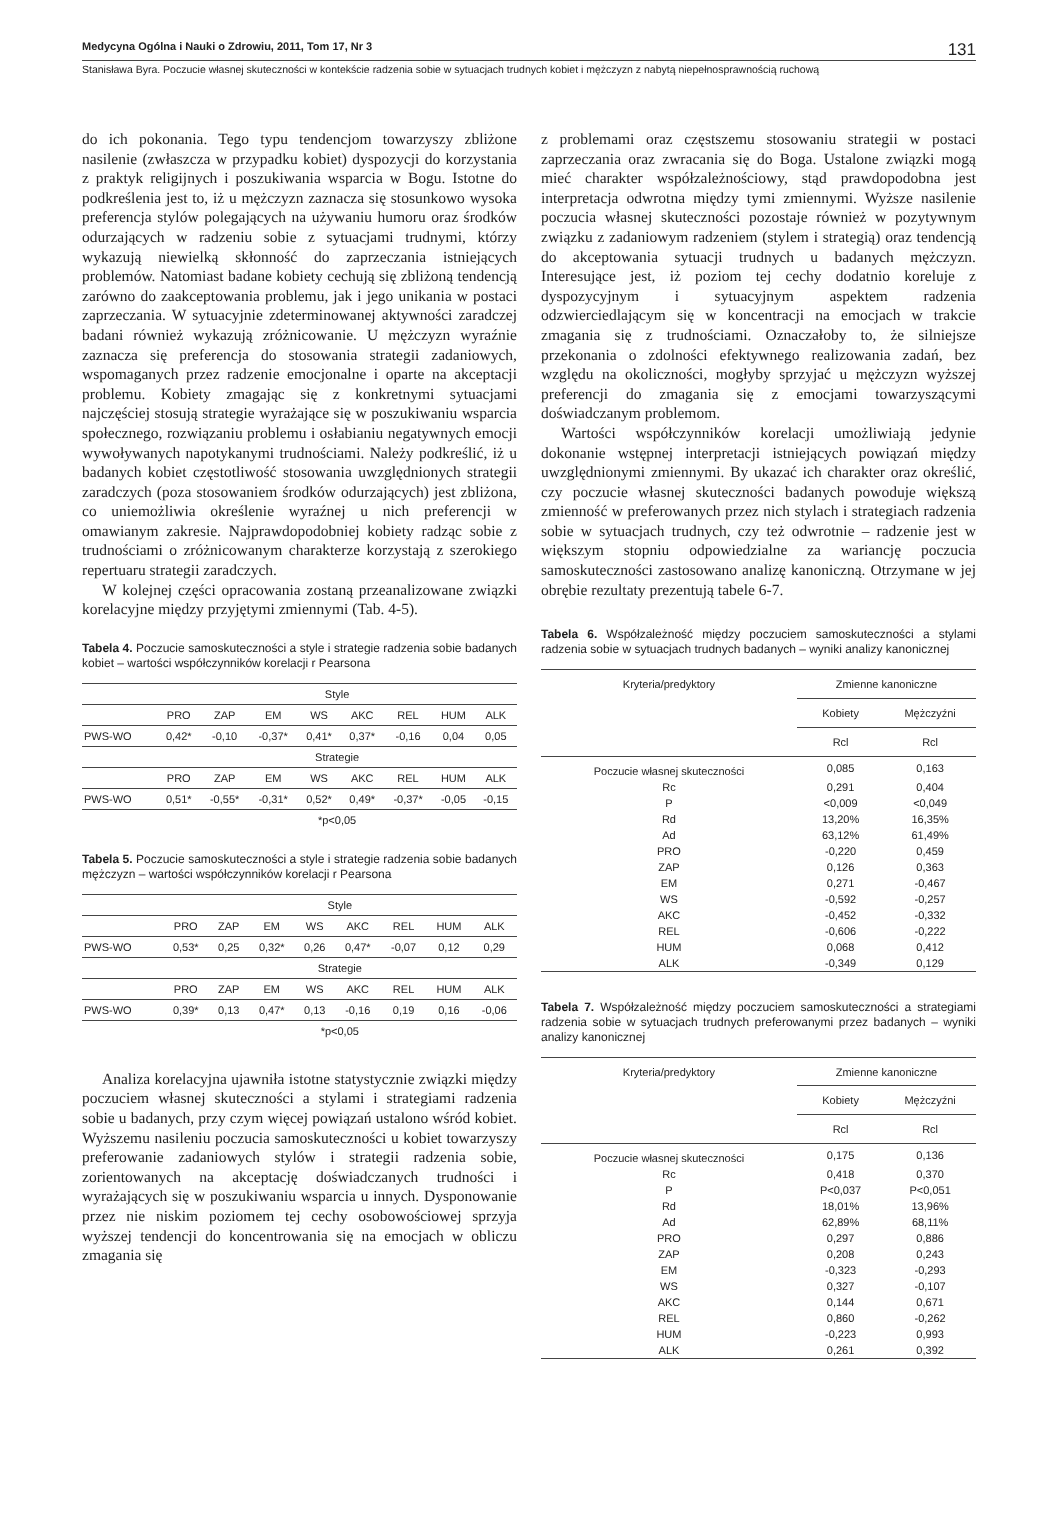Medycyna Ogólna i Nauki o Zdrowiu, 2011, Tom 17, Nr 3 131
Stanisława Byra. Poczucie własnej skuteczności w kontekście radzenia sobie w sytuacjach trudnych kobiet i mężczyzn z nabytą niepełnosprawnością ruchową
do ich pokonania. Tego typu tendencjom towarzyszy zbliżone nasilenie (zwłaszcza w przypadku kobiet) dyspozycji do korzystania z praktyk religijnych i poszukiwania wsparcia w Bogu. Istotne do podkreślenia jest to, iż u mężczyzn zaznacza się stosunkowo wysoka preferencja stylów polegających na używaniu humoru oraz środków odurzających w radzeniu sobie z sytuacjami trudnymi, którzy wykazują niewielką skłonność do zaprzeczania istniejących problemów. Natomiast badane kobiety cechują się zbliżoną tendencją zarówno do zaakceptowania problemu, jak i jego unikania w postaci zaprzeczania. W sytuacyjnie zdeterminowanej aktywności zaradczej badani również wykazują zróżnicowanie. U mężczyzn wyraźnie zaznacza się preferencja do stosowania strategii zadaniowych, wspomaganych przez radzenie emocjonalne i oparte na akceptacji problemu. Kobiety zmagając się z konkretnymi sytuacjami najczęściej stosują strategie wyrażające się w poszukiwaniu wsparcia społecznego, rozwiązaniu problemu i osłabianiu negatywnych emocji wywoływanych napotykanymi trudnościami. Należy podkreślić, iż u badanych kobiet częstotliwość stosowania uwzględnionych strategii zaradczych (poza stosowaniem środków odurzających) jest zbliżona, co uniemożliwia określenie wyraźnej u nich preferencji w omawianym zakresie. Najprawdopodobniej kobiety radząc sobie z trudnościami o zróżnicowanym charakterze korzystają z szerokiego repertuaru strategii zaradczych.
W kolejnej części opracowania zostaną przeanalizowane związki korelacyjne między przyjętymi zmiennymi (Tab. 4-5).
Tabela 4. Poczucie samoskuteczności a style i strategie radzenia sobie badanych kobiet – wartości współczynników korelacji r Pearsona
| | Style | | | | | | | |
| | PRO | ZAP | EM | WS | AKC | REL | HUM | ALK |
| PWS-WO | 0,42* | -0,10 | -0,37* | 0,41* | 0,37* | -0,16 | 0,04 | 0,05 |
| | Strategie | | | | | | | |
| | PRO | ZAP | EM | WS | AKC | REL | HUM | ALK |
| PWS-WO | 0,51* | -0,55* | -0,31* | 0,52* | 0,49* | -0,37* | -0,05 | -0,15 |
| | *p<0,05 | | | | | | | |
Tabela 5. Poczucie samoskuteczności a style i strategie radzenia sobie badanych mężczyzn – wartości współczynników korelacji r Pearsona
| | Style | | | | | | | |
| | PRO | ZAP | EM | WS | AKC | REL | HUM | ALK |
| PWS-WO | 0,53* | 0,25 | 0,32* | 0,26 | 0,47* | -0,07 | 0,12 | 0,29 |
| | Strategie | | | | | | | |
| | PRO | ZAP | EM | WS | AKC | REL | HUM | ALK |
| PWS-WO | 0,39* | 0,13 | 0,47* | 0,13 | -0,16 | 0,19 | 0,16 | -0,06 |
| | *p<0,05 | | | | | | | |
Analiza korelacyjna ujawniła istotne statystycznie związki między poczuciem własnej skuteczności a stylami i strategiami radzenia sobie u badanych, przy czym więcej powiązań ustalono wśród kobiet. Wyższemu nasileniu poczucia samoskuteczności u kobiet towarzyszy preferowanie zadaniowych stylów i strategii radzenia sobie, zorientowanych na akceptację doświadczanych trudności i wyrażających się w poszukiwaniu wsparcia u innych. Dysponowanie przez nie niskim poziomem tej cechy osobowościowej sprzyja wyższej tendencji do koncentrowania się na emocjach w obliczu zmagania się
z problemami oraz częstszemu stosowaniu strategii w postaci zaprzeczania oraz zwracania się do Boga. Ustalone związki mogą mieć charakter współzależnościowy, stąd prawdopodobna jest interpretacja odwrotna między tymi zmiennymi. Wyższe nasilenie poczucia własnej skuteczności pozostaje również w pozytywnym związku z zadaniowym radzeniem (stylem i strategią) oraz tendencją do akceptowania sytuacji trudnych u badanych mężczyzn. Interesujące jest, iż poziom tej cechy dodatnio koreluje z dyspozycyjnym i sytuacyjnym aspektem radzenia odzwierciedlającym się w koncentracji na emocjach w trakcie zmagania się z trudnościami. Oznaczałoby to, że silniejsze przekonania o zdolności efektywnego realizowania zadań, bez względu na okoliczności, mogłyby sprzyjać u mężczyzn wyższej preferencji do zmagania się z emocjami towarzyszącymi doświadczanym problemom.
Wartości współczynników korelacji umożliwiają jedynie dokonanie wstępnej interpretacji istniejących powiązań między uwzględnionymi zmiennymi. By ukazać ich charakter oraz określić, czy poczucie własnej skuteczności badanych powoduje większą zmienność w preferowanych przez nich stylach i strategiach radzenia sobie w sytuacjach trudnych, czy też odwrotnie – radzenie jest w większym stopniu odpowiedzialne za wariancję poczucia samoskuteczności zastosowano analizę kanoniczną. Otrzymane w jej obrębie rezultaty prezentują tabele 6-7.
Tabela 6. Współzależność między poczuciem samoskuteczności a stylami radzenia sobie w sytuacjach trudnych badanych – wyniki analizy kanonicznej
| Kryteria/predyktory | Zmienne kanoniczne | |
| | Kobiety | Mężczyźni |
| | Rcl | Rcl |
| Poczucie własnej skuteczności | 0,085 | 0,163 |
| Rc | 0,291 | 0,404 |
| P | <0,009 | <0,049 |
| Rd | 13,20% | 16,35% |
| Ad | 63,12% | 61,49% |
| PRO | -0,220 | 0,459 |
| ZAP | 0,126 | 0,363 |
| EM | 0,271 | -0,467 |
| WS | -0,592 | -0,257 |
| AKC | -0,452 | -0,332 |
| REL | -0,606 | -0,222 |
| HUM | 0,068 | 0,412 |
| ALK | -0,349 | 0,129 |
Tabela 7. Współzależność między poczuciem samoskuteczności a strategiami radzenia sobie w sytuacjach trudnych preferowanymi przez badanych – wyniki analizy kanonicznej
| Kryteria/predyktory | Zmienne kanoniczne | |
| | Kobiety | Mężczyźni |
| | Rcl | Rcl |
| Poczucie własnej skuteczności | 0,175 | 0,136 |
| Rc | 0,418 | 0,370 |
| P | P<0,037 | P<0,051 |
| Rd | 18,01% | 13,96% |
| Ad | 62,89% | 68,11% |
| PRO | 0,297 | 0,886 |
| ZAP | 0,208 | 0,243 |
| EM | -0,323 | -0,293 |
| WS | 0,327 | -0,107 |
| AKC | 0,144 | 0,671 |
| REL | 0,860 | -0,262 |
| HUM | -0,223 | 0,993 |
| ALK | 0,261 | 0,392 |